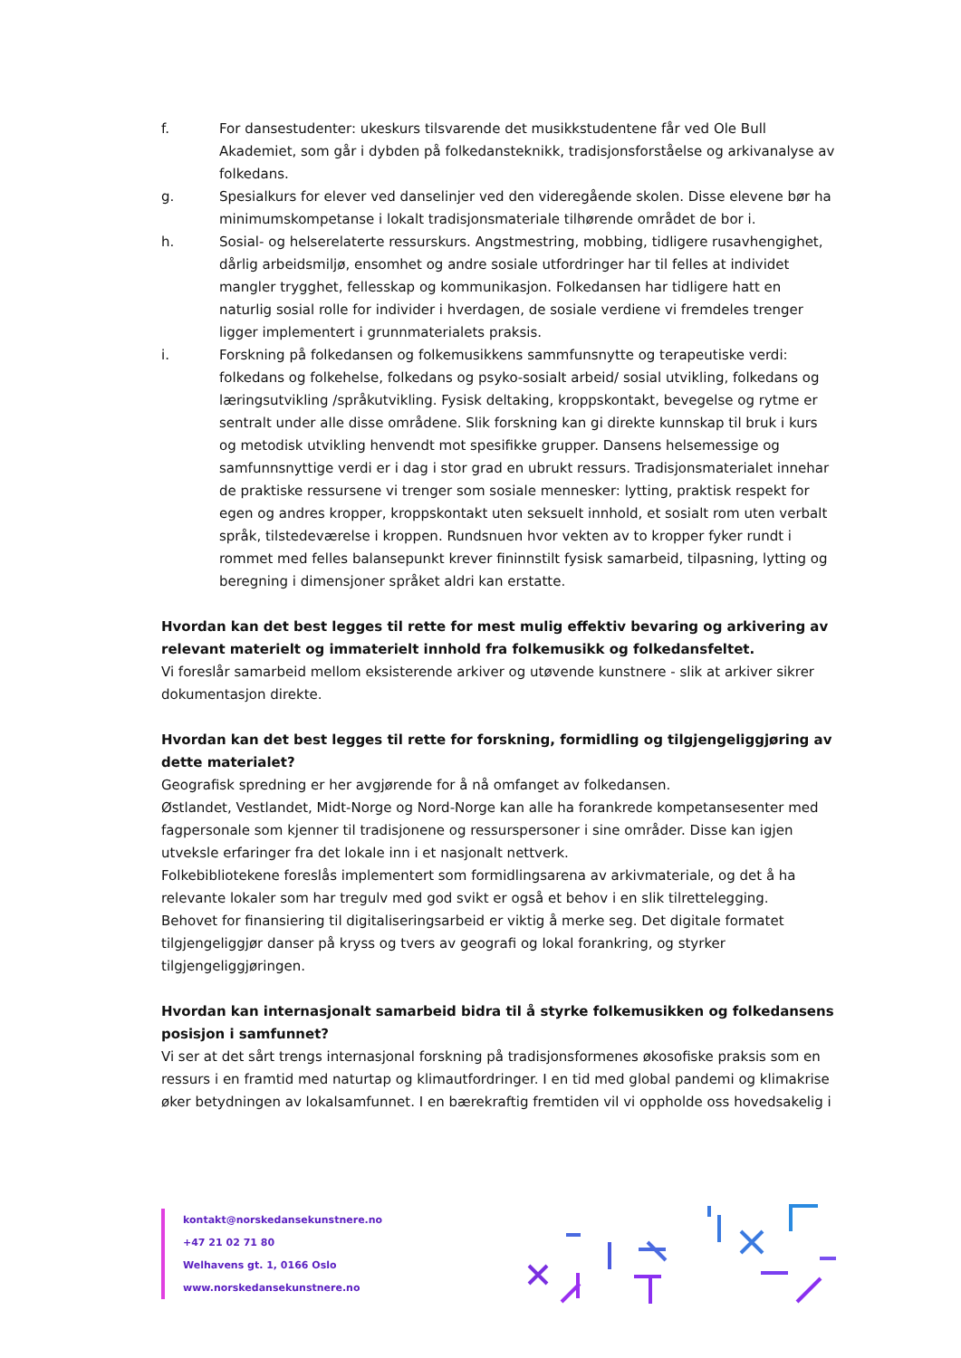f. For dansestudenter: ukeskurs tilsvarende det musikkstudentene får ved Ole Bull Akademiet, som går i dybden på folkedansteknikk, tradisjonsforståelse og arkivanalyse av folkedans.
g. Spesialkurs for elever ved danselinjer ved den videregående skolen. Disse elevene bør ha minimumskompetanse i lokalt tradisjonsmateriale tilhørende området de bor i.
h. Sosial- og helserelaterte ressurskurs. Angstmestring, mobbing, tidligere rusavhengighet, dårlig arbeidsmiljø, ensomhet og andre sosiale utfordringer har til felles at individet mangler trygghet, fellesskap og kommunikasjon. Folkedansen har tidligere hatt en naturlig sosial rolle for individer i hverdagen, de sosiale verdiene vi fremdeles trenger ligger implementert i grunnmaterialets praksis.
i. Forskning på folkedansen og folkemusikkens sammfunsnytte og terapeutiske verdi: folkedans og folkehelse, folkedans og psyko-sosialt arbeid/ sosial utvikling, folkedans og læringsutvikling /språkutvikling. Fysisk deltaking, kroppskontakt, bevegelse og rytme er sentralt under alle disse områdene. Slik forskning kan gi direkte kunnskap til bruk i kurs og metodisk utvikling henvendt mot spesifikke grupper. Dansens helsemessige og samfunnsnyttige verdi er i dag i stor grad en ubrukt ressurs. Tradisjonsmaterialet innehar de praktiske ressursene vi trenger som sosiale mennesker: lytting, praktisk respekt for egen og andres kropper, kroppskontakt uten seksuelt innhold, et sosialt rom uten verbalt språk, tilstedeværelse i kroppen. Rundsnuen hvor vekten av to kropper fyker rundt i rommet med felles balansepunkt krever fininnstilt fysisk samarbeid, tilpasning, lytting og beregning i dimensjoner språket aldri kan erstatte.
Hvordan kan det best legges til rette for mest mulig effektiv bevaring og arkivering av relevant materielt og immaterielt innhold fra folkemusikk og folkedansfeltet.
Vi foreslår samarbeid mellom eksisterende arkiver og utøvende kunstnere - slik at arkiver sikrer dokumentasjon direkte.
Hvordan kan det best legges til rette for forskning, formidling og tilgjengeliggjøring av dette materialet?
Geografisk spredning er her avgjørende for å nå omfanget av folkedansen.
Østlandet, Vestlandet, Midt-Norge og Nord-Norge kan alle ha forankrede kompetansesenter med fagpersonale som kjenner til tradisjonene og ressurspersoner i sine områder. Disse kan igjen utveksle erfaringer fra det lokale inn i et nasjonalt nettverk.
Folkebibliotekene foreslås implementert som formidlingsarena av arkivmateriale, og det å ha relevante lokaler som har tregulv med god svikt er også et behov i en slik tilrettelegging.
Behovet for finansiering til digitaliseringsarbeid er viktig å merke seg. Det digitale formatet tilgjengeliggjør danser på kryss og tvers av geografi og lokal forankring, og styrker tilgjengeliggjøringen.
Hvordan kan internasjonalt samarbeid bidra til å styrke folkemusikken og folkedansens posisjon i samfunnet?
Vi ser at det sårt trengs internasjonal forskning på tradisjonsformenes økosofiske praksis som en ressurs i en framtid med naturtap og klimautfordringer. I en tid med global pandemi og klimakrise øker betydningen av lokalsamfunnet. I en bærekraftig fremtiden vil vi oppholde oss hovedsakelig i
kontakt@norskedansekunstnere.no
+47 21 02 71 80
Welhavens gt. 1, 0166 Oslo
www.norskedansekunstnere.no